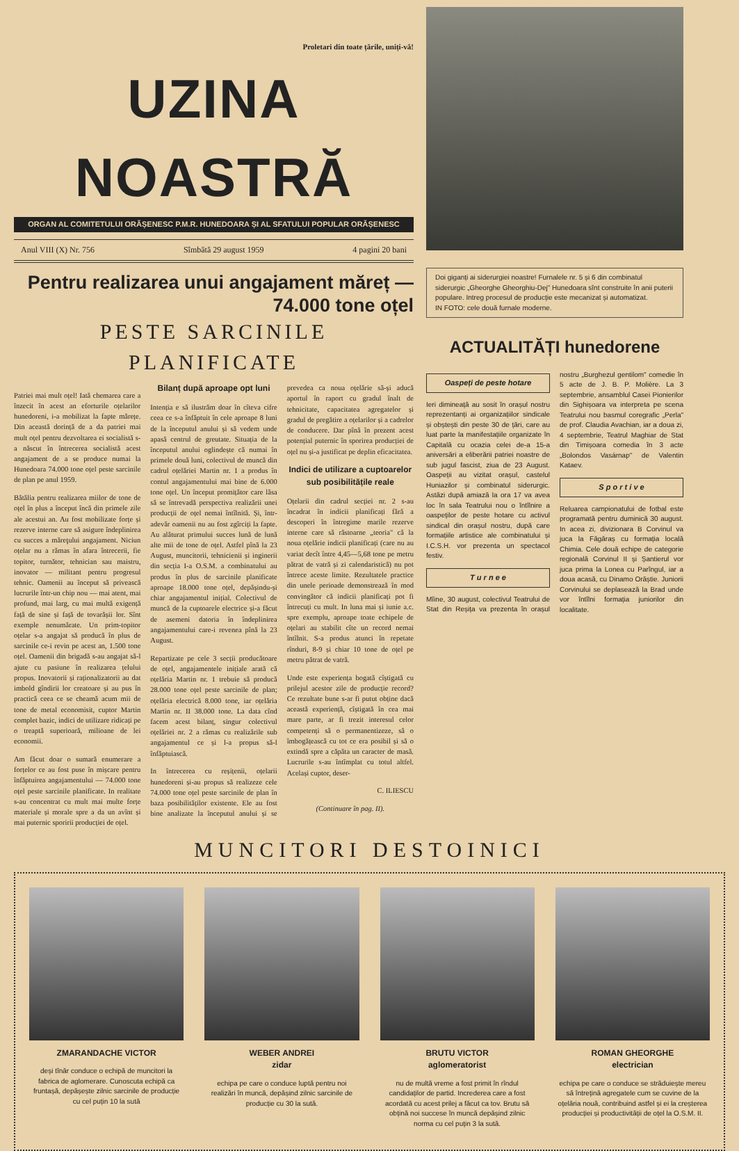Proletari din toate țările, uniți-vă!
UZINA NOASTRĂ
ORGAN AL COMITETULUI ORĂȘENESC P.M.R. HUNEDOARA ȘI AL SFATULUI POPULAR ORĂȘENESC
Anul VIII (X) Nr. 756 Sîmbătă 29 august 1959 4 pagini 20 bani
Pentru realizarea unui angajament măreț — 74.000 tone oțel
PESTE SARCINILE PLANIFICATE
Patriei mai mult oțel! Iată chemarea care a înzecit în acest an eforturile oțelarilor hunedoreni, i-a mobilizat la fapte mărețe. Din această dorință de a da patriei mai mult oțel pentru dezvoltarea ei socialistă s-a născut în întrecerea socialistă acest angajament de a se produce numai la Hunedoara 74.000 tone oțel peste sarcinile de plan pe anul 1959.
Bătălia pentru realizarea miilor de tone de oțel în plus a început încă din primele zile ale acestui an. Au fost mobilizate forțe și rezerve interne care să asigure îndeplinirea cu succes a măreţului angajament. Niciun oțelar nu a rămas în afara întrecerii, fie topitor, turnător, tehnician sau maistru, inovator — militant pentru progresul tehnic. Oamenii au început să privească lucrurile într-un chip nou — mai atent, mai profund, mai larg, cu mai multă exigență față de sine și față de tovarășii lor. Sînt exemple nenumărate. Un prim-topitor oțelar s-a angajat să producă în plus de sarcinile ce-i revin pe acest an, 1.500 tone oțel. Oamenii din brigadă s-au angajat să-l ajute cu pasiune în realizarea țelului propus. Inovatorii și raționalizatorii au dat imbold gîndirii lor creatoare și au pus în practică ceea ce se cheamă acum mii de tone de metal economisit, cuptor Martin complet bazic, indici de utilizare ridicați pe o treaptă superioară, milioane de lei economii.
Am făcut doar o sumară enumerare a forțelor ce au fost puse în mișcare pentru înfăptuirea angajamentului — 74.000 tone oțel peste sarcinile planificate. In realitate s-au concentrat cu mult mai multe forțe materiale și morale spre a da un avînt și mai puternic sporirii producției de oțel.
Bilanț după aproape opt luni
Intenția e să ilustrăm doar în cîteva cifre ceea ce s-a înfăptuit în cele aproape 8 luni de la începutul anului și să vedem unde apasă centrul de greutate. Situația de la începutul anului oglindește că numai în primele două luni, colectivul de muncă din cadrul oțelăriei Martin nr. 1 a produs în contul angajamentului mai bine de 6.000 tone oțel. Un început promițător care lăsa să se întrevadă perspectiva realizării unei producții de oțel nemai întîlnită. Și, într-adevăr oamenii nu au fost zgîrciți la fapte. Au alăturat primului succes lună de lună alte mii de tone de oțel. Astfel pînă la 23 August, muncitorii, tehnicienii și inginerii din secția I-a O.S.M. a combinatului au produs în plus de sarcinile planificate aproape 18.000 tone oțel, depășindu-și chiar angajamentul inițial. Colectivul de muncă de la cuptoarele electrice și-a făcut de asemeni datoria în îndeplinirea angajamentului care-i revenea pînă la 23 August.
Repartizate pe cele 3 secții producătoare de oțel, angajamentele inițiale arată că oțelăria Martin nr. 1 trebuie să producă 28.000 tone oțel peste sarcinile de plan; oțelăria electrică 8.000 tone, iar oțelăria Martin nr. II 38.000 tone. La data cînd facem acest bilanț, singur colectivul oțelăriei nr. 2 a rămas cu realizările sub angajamentul ce și l-a propus să-l înfăptuiască.
In întrecerea cu reșițenii, oțelarii hunedoreni și-au propus să realizeze cele 74.000 tone oțel peste sarcinile de plan în baza posibilităților existente. Ele au fost bine analizate la începutul anului și se prevedea ca noua oțelărie să-și aducă aportul în raport cu gradul înalt de tehnicitate, capacitatea agregatelor și gradul de pregătire a oțelarilor și a cadrelor de conducere. Dar pînă în prezent acest potențial puternic în sporirea producției de oțel nu și-a justificat pe deplin eficacitatea.
Indici de utilizare a cuptoarelor sub posibilitățile reale
Oțelarii din cadrul secției nr. 2 s-au încadrat în indicii planificați fără a descoperi în întregime marile rezerve interne care să răstoarne „teoria" că la noua oțelărie indicii planificați (care nu au variat decît între 4,45—5,68 tone pe metru pătrat de vatră și zi calendaristică) nu pot întrece aceste limite. Rezultatele practice din unele perioade demonstrează în mod convingător că indicii planificați pot fi întrecuți cu mult. In luna mai și iunie a.c. spre exemplu, aproape toate echipele de oțelari au stabilit cîte un record nemai întîlnit. S-a produs atunci în repetate rînduri, 8-9 și chiar 10 tone de oțel pe metru pătrat de vatră.
Unde este experiența bogată cîștigată cu prilejul acestor zile de producție record? Ce rezultate bune s-ar fi putut obține dacă această experiență, cîștigată în cea mai mare parte, ar fi trezit interesul celor competenți să o permanentizeze, să o îmbogățească cu tot ce era posibil și să o extindă spre a căpăta un caracter de masă. Lucrurile s-au întîmplat cu totul altfel. Același cuptor, deser-
C. ILIESCU
(Continuare în pag. II).
Doi giganți ai siderurgiei noastre! Furnalele nr. 5 și 6 din combinatul siderurgic „Gheorghe Gheorghiu-Dej" Hunedoara sînt construite în anii puterii populare. Intreg procesul de producție este mecanizat și automatizat.
IN FOTO: cele două furnale moderne.
ACTUALITĂȚI hunedorene
Oaspeți de peste hotare
Ieri dimineață au sosit în orașul nostru reprezentanți ai organizațiilor sindicale și obștești din peste 30 de țări, care au luat parte la manifestațiile organizate în Capitală cu ocazia celei de-a 15-a aniversări a eliberării patriei noastre de sub jugul fascist, ziua de 23 August. Oaspeții au vizitat orașul, castelul Huniazilor și combinatul siderurgic. Astăzi după amiază la ora 17 va avea loc în sala Teatrului nou o întîlnire a oaspeților de peste hotare cu activul sindical din orașul nostru, după care formațiile artistice ale combinatului și I.C.S.H. vor prezenta un spectacol festiv.
T u r n e e
Mîine, 30 august, colectivul Teatrului de Stat din Reșița va prezenta în orașul nostru „Burghezul gentilom" comedie în 5 acte de J. B. P. Molière. La 3 septembrie, ansamblul Casei Pionierilor din Sighișoara va interpreta pe scena Teatrului nou basmul coregrafic „Perla" de prof. Claudia Avachian, iar a doua zi, 4 septembrie, Teatrul Maghiar de Stat din Timișoara comedia în 3 acte „Bolondos Vasárnap" de Valentin Kataev.
S p o r t i v e
Reluarea campionatului de fotbal este programată pentru duminică 30 august. In acea zi, divizionara B Corvinul va juca la Făgăraș cu formația locală Chimia. Cele două echipe de categorie regională Corvinul II și Șantierul vor juca prima la Lonea cu Parîngul, iar a doua acasă, cu Dinamo Orăștie. Juniorii Corvinului se deplasează la Brad unde vor întîlni formația juniorilor din localitate.
MUNCITORI DESTOINICI
ZMARANDACHE VICTOR
deși tînăr conduce o echipă de muncitori la fabrica de aglomerare. Cunoscuta echipă ca fruntașă, depășește zilnic sarcinile de producție cu cel puțin 10 la sută
WEBER ANDREI
zidar
echipa pe care o conduce luptă pentru noi realizări în muncă, depășind zilnic sarcinile de producție cu 30 la sută.
BRUTU VICTOR
aglomeratorist
nu de multă vreme a fost primit în rîndul candidaților de partid. Increderea care a fost acordată cu acest prilej a făcut ca tov. Brutu să obțină noi succese în muncă depășind zilnic norma cu cel puțin 3 la sută.
ROMAN GHEORGHE
electrician
echipa pe care o conduce se străduiește mereu să întrețină agregatele cum se cuvine de la oțelăria nouă, contribuind astfel și ei la creșterea producției și productivității de oțel la O.S.M. II.